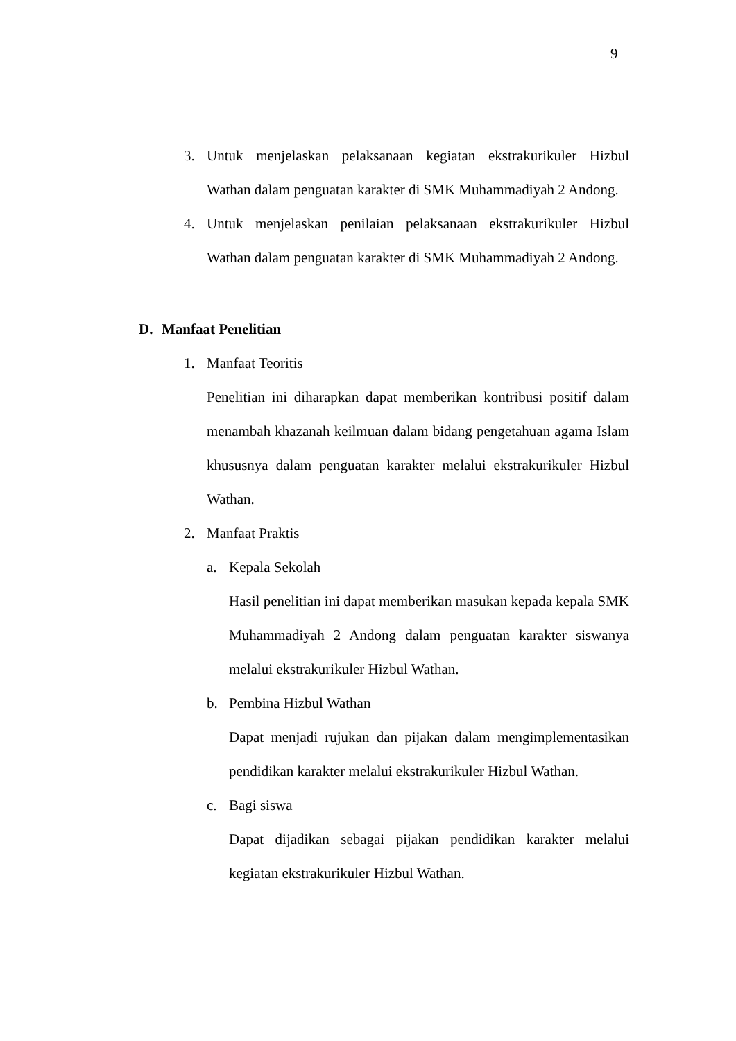9
3. Untuk menjelaskan pelaksanaan kegiatan ekstrakurikuler Hizbul Wathan dalam penguatan karakter di SMK Muhammadiyah 2 Andong.
4. Untuk menjelaskan penilaian pelaksanaan ekstrakurikuler Hizbul Wathan dalam penguatan karakter di SMK Muhammadiyah 2 Andong.
D. Manfaat Penelitian
1. Manfaat Teoritis
Penelitian ini diharapkan dapat memberikan kontribusi positif dalam menambah khazanah keilmuan dalam bidang pengetahuan agama Islam khususnya dalam penguatan karakter melalui ekstrakurikuler Hizbul Wathan.
2. Manfaat Praktis
a. Kepala Sekolah
Hasil penelitian ini dapat memberikan masukan kepada kepala SMK Muhammadiyah 2 Andong dalam penguatan karakter siswanya melalui ekstrakurikuler Hizbul Wathan.
b. Pembina Hizbul Wathan
Dapat menjadi rujukan dan pijakan dalam mengimplementasikan pendidikan karakter melalui ekstrakurikuler Hizbul Wathan.
c. Bagi siswa
Dapat dijadikan sebagai pijakan pendidikan karakter melalui kegiatan ekstrakurikuler Hizbul Wathan.